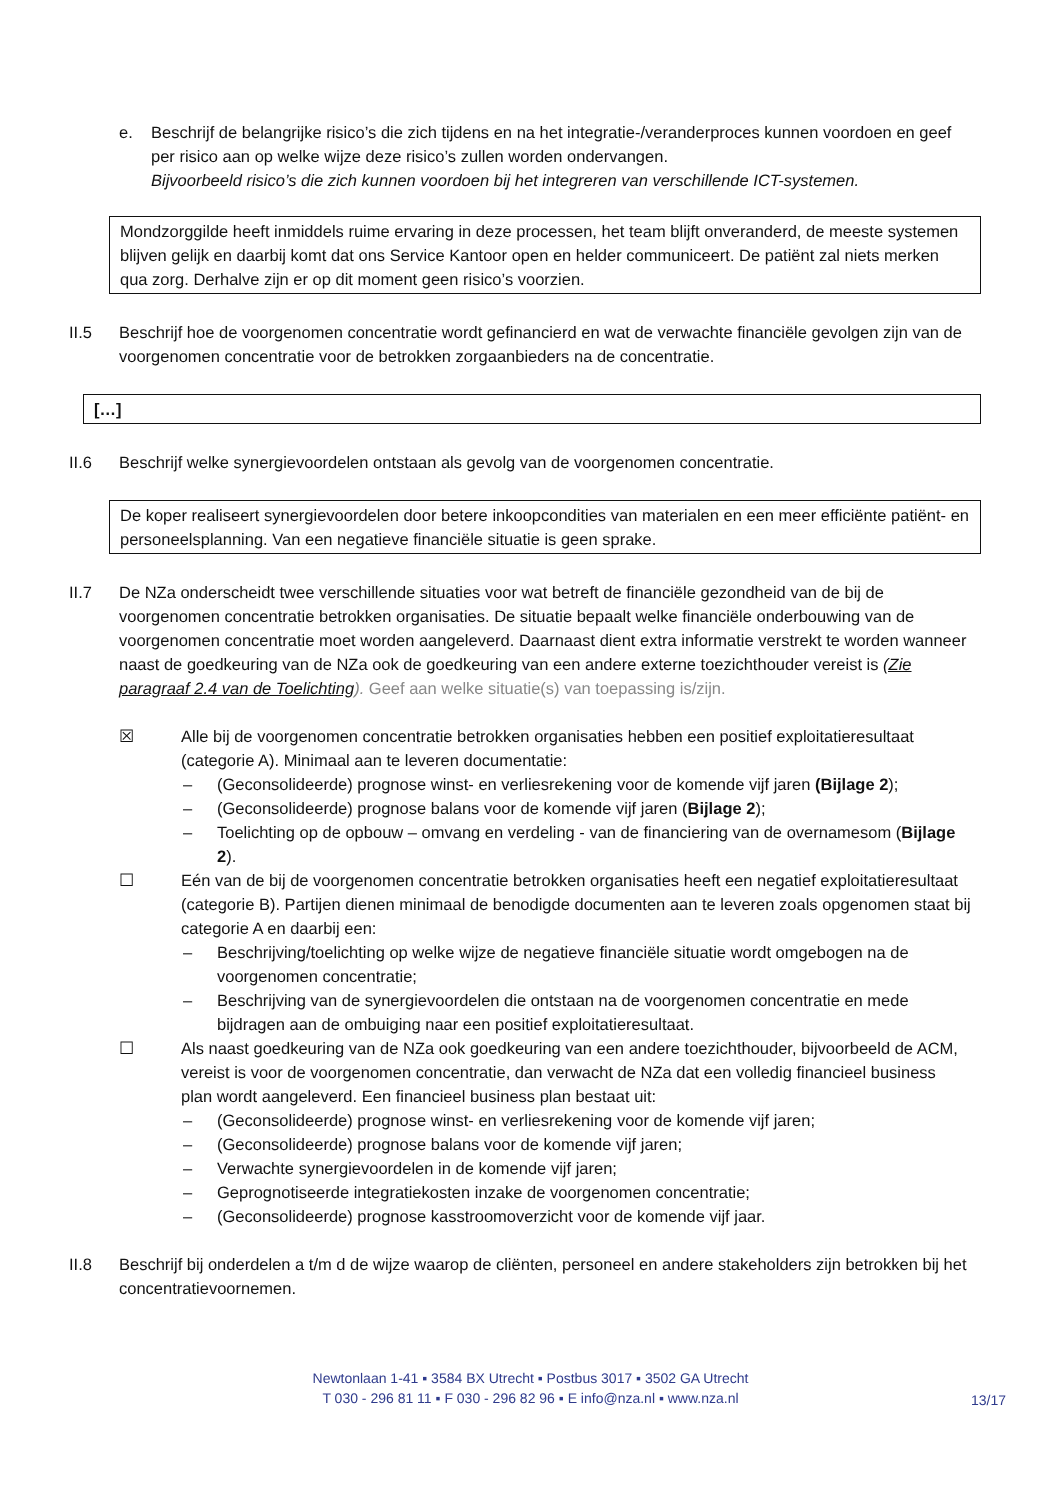e. Beschrijf de belangrijke risico’s die zich tijdens en na het integratie-/veranderproces kunnen voordoen en geef per risico aan op welke wijze deze risico’s zullen worden ondervangen.
Bijvoorbeeld risico’s die zich kunnen voordoen bij het integreren van verschillende ICT-systemen.
Mondzorggilde heeft inmiddels ruime ervaring in deze processen, het team blijft onveranderd, de meeste systemen blijven gelijk en daarbij komt dat ons Service Kantoor open en helder communiceert. De patiënt zal niets merken qua zorg. Derhalve zijn er op dit moment geen risico’s voorzien.
II.5 Beschrijf hoe de voorgenomen concentratie wordt gefinancierd en wat de verwachte financiële gevolgen zijn van de voorgenomen concentratie voor de betrokken zorgaanbieders na de concentratie.
[…]
II.6 Beschrijf welke synergievoordelen ontstaan als gevolg van de voorgenomen concentratie.
De koper realiseert synergievoordelen door betere inkoopcondities van materialen en een meer efficiënte patiënt- en personeelsplanning. Van een negatieve financiële situatie is geen sprake.
II.7 De NZa onderscheidt twee verschillende situaties voor wat betreft de financiële gezondheid van de bij de voorgenomen concentratie betrokken organisaties. De situatie bepaalt welke financiële onderbouwing van de voorgenomen concentratie moet worden aangeleverd. Daarnaast dient extra informatie verstrekt te worden wanneer naast de goedkeuring van de NZa ook de goedkeuring van een andere externe toezichthouder vereist is (Zie paragraaf 2.4 van de Toelichting). Geef aan welke situatie(s) van toepassing is/zijn.
☒ Alle bij de voorgenomen concentratie betrokken organisaties hebben een positief exploitatieresultaat (categorie A). Minimaal aan te leveren documentatie:
– (Geconsolideerde) prognose winst- en verliesrekening voor de komende vijf jaren (Bijlage 2);
– (Geconsolideerde) prognose balans voor de komende vijf jaren (Bijlage 2);
– Toelichting op de opbouw – omvang en verdeling - van de financiering van de overnamesom (Bijlage 2).
☐ Eén van de bij de voorgenomen concentratie betrokken organisaties heeft een negatief exploitatieresultaat (categorie B). Partijen dienen minimaal de benodigde documenten aan te leveren zoals opgenomen staat bij categorie A en daarbij een:
– Beschrijving/toelichting op welke wijze de negatieve financiële situatie wordt omgebogen na de voorgenomen concentratie;
– Beschrijving van de synergievoordelen die ontstaan na de voorgenomen concentratie en mede bijdragen aan de ombuiging naar een positief exploitatieresultaat.
☐ Als naast goedkeuring van de NZa ook goedkeuring van een andere toezichthouder, bijvoorbeeld de ACM, vereist is voor de voorgenomen concentratie, dan verwacht de NZa dat een volledig financieel business plan wordt aangeleverd. Een financieel business plan bestaat uit:
– (Geconsolideerde) prognose winst- en verliesrekening voor de komende vijf jaren;
– (Geconsolideerde) prognose balans voor de komende vijf jaren;
– Verwachte synergievoordelen in de komende vijf jaren;
– Geprognotiseerde integratiekosten inzake de voorgenomen concentratie;
– (Geconsolideerde) prognose kasstroomoverzicht voor de komende vijf jaar.
II.8 Beschrijf bij onderdelen a t/m d de wijze waarop de cliënten, personeel en andere stakeholders zijn betrokken bij het concentratievoornemen.
Newtonlaan 1-41 ▪ 3584 BX Utrecht ▪ Postbus 3017 ▪ 3502 GA Utrecht
T 030 - 296 81 11 ▪ F 030 - 296 82 96 ▪ E info@nza.nl ▪ www.nza.nl
13/17